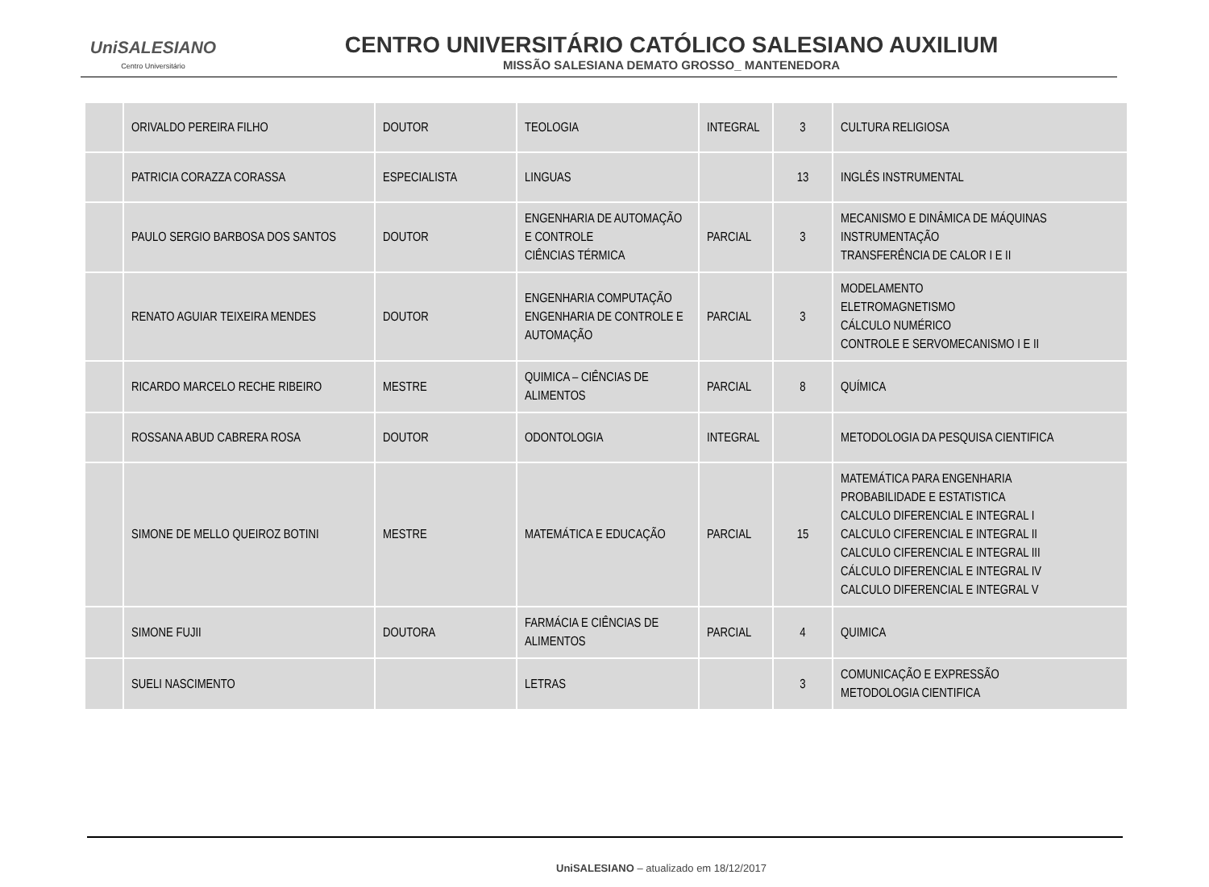UniSALESIANO
Centro Universitário
CENTRO UNIVERSITÁRIO CATÓLICO SALESIANO AUXILIUM
MISSÃO SALESIANA DEMATO GROSSO_ MANTENEDORA
| | ORIVALDO PEREIRA FILHO | DOUTOR | TEOLOGIA | INTEGRAL | 3 | CULTURA RELIGIOSA |
| | PATRICIA CORAZZA CORASSA | ESPECIALISTA | LINGUAS | | 13 | INGLÊS INSTRUMENTAL |
| | PAULO SERGIO BARBOSA DOS SANTOS | DOUTOR | ENGENHARIA DE AUTOMAÇÃO E CONTROLE CIÊNCIAS TÉRMICA | PARCIAL | 3 | MECANISMO E DINÂMICA DE MÁQUINAS INSTRUMENTAÇÃO TRANSFERÊNCIA DE CALOR I E II |
| | RENATO AGUIAR TEIXEIRA MENDES | DOUTOR | ENGENHARIA COMPUTAÇÃO ENGENHARIA DE CONTROLE E AUTOMAÇÃO | PARCIAL | 3 | MODELAMENTO ELETROMAGNETISMO CÁLCULO NUMÉRICO CONTROLE E SERVOMECANISMO I E II |
| | RICARDO MARCELO RECHE RIBEIRO | MESTRE | QUIMICA – CIÊNCIAS DE ALIMENTOS | PARCIAL | 8 | QUÍMICA |
| | ROSSANA ABUD CABRERA ROSA | DOUTOR | ODONTOLOGIA | INTEGRAL | | METODOLOGIA DA PESQUISA CIENTIFICA |
| | SIMONE DE MELLO QUEIROZ BOTINI | MESTRE | MATEMÁTICA E EDUCAÇÃO | PARCIAL | 15 | MATEMÁTICA PARA ENGENHARIA PROBABILIDADE E ESTATISTICA CALCULO DIFERENCIAL E INTEGRAL I CALCULO CIFERENCIAL E INTEGRAL II CALCULO CIFERENCIAL E INTEGRAL III CÁLCULO DIFERENCIAL E INTEGRAL IV CALCULO DIFERENCIAL E INTEGRAL V |
| | SIMONE FUJII | DOUTORA | FARMÁCIA E CIÊNCIAS DE ALIMENTOS | PARCIAL | 4 | QUIMICA |
| | SUELI NASCIMENTO | | LETRAS | | 3 | COMUNICAÇÃO E EXPRESSÃO METODOLOGIA CIENTIFICA |
UniSALESIANO – atualizado em 18/12/2017